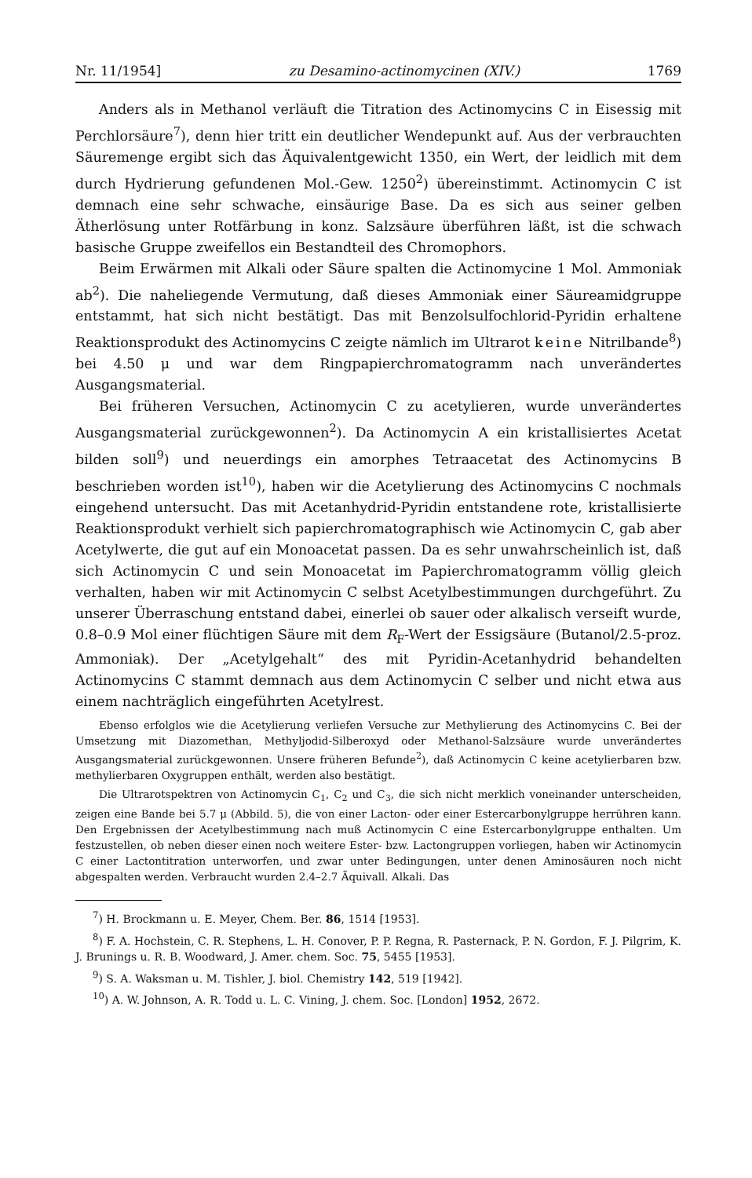Nr. 11/1954] zu Desamino-actinomycinen (XIV.) 1769
Anders als in Methanol verläuft die Titration des Actinomycins C in Eisessig mit Perchlorsäure<sup>7</sup>), denn hier tritt ein deutlicher Wendepunkt auf. Aus der verbrauchten Säuremenge ergibt sich das Äquivalentgewicht 1350, ein Wert, der leidlich mit dem durch Hydrierung gefundenen Mol.-Gew. 1250<sup>2</sup>) übereinstimmt. Actinomycin C ist demnach eine sehr schwache, einsäurige Base. Da es sich aus seiner gelben Ätherlösung unter Rotfärbung in konz. Salzsäure überführen läßt, ist die schwach basische Gruppe zweifellos ein Bestandteil des Chromophors.
Beim Erwärmen mit Alkali oder Säure spalten die Actinomycine 1 Mol. Ammoniak ab<sup>2</sup>). Die naheliegende Vermutung, daß dieses Ammoniak einer Säureamidgruppe entstammt, hat sich nicht bestätigt. Das mit Benzolsulfochlorid-Pyridin erhaltene Reaktionsprodukt des Actinomycins C zeigte nämlich im Ultrarot keine Nitrilbande<sup>8</sup>) bei 4.50 μ und war dem Ringpapierchromatogramm nach unverändertes Ausgangsmaterial.
Bei früheren Versuchen, Actinomycin C zu acetylieren, wurde unverändertes Ausgangsmaterial zurückgewonnen<sup>2</sup>). Da Actinomycin A ein kristallisiertes Acetat bilden soll<sup>9</sup>) und neuerdings ein amorphes Tetraacetat des Actinomycins B beschrieben worden ist<sup>10</sup>), haben wir die Acetylierung des Actinomycins C nochmals eingehend untersucht. Das mit Acetanhydrid-Pyridin entstandene rote, kristallisierte Reaktionsprodukt verhielt sich papierchromatographisch wie Actinomycin C, gab aber Acetylwerte, die gut auf ein Monoacetat passen. Da es sehr unwahrscheinlich ist, daß sich Actinomycin C und sein Monoacetat im Papierchromatogramm völlig gleich verhalten, haben wir mit Actinomycin C selbst Acetylbestimmungen durchgeführt. Zu unserer Überraschung entstand dabei, einerlei ob sauer oder alkalisch verseift wurde, 0.8–0.9 Mol einer flüchtigen Säure mit dem R<sub>F</sub>-Wert der Essigsäure (Butanol/2.5-proz. Ammoniak). Der „Acetylgehalt“ des mit Pyridin-Acetanhydrid behandelten Actinomycins C stammt demnach aus dem Actinomycin C selber und nicht etwa aus einem nachträglich eingeführten Acetylrest.
Ebenso erfolglos wie die Acetylierung verliefen Versuche zur Methylierung des Actinomycins C. Bei der Umsetzung mit Diazomethan, Methyljodid-Silberoxyd oder Methanol-Salzsäure wurde unverändertes Ausgangsmaterial zurückgewonnen. Unsere früheren Befunde<sup>2</sup>), daß Actinomycin C keine acetylierbaren bzw. methylierbaren Oxygruppen enthält, werden also bestätigt.
Die Ultrarotspektren von Actinomycin C<sub>1</sub>, C<sub>2</sub> und C<sub>3</sub>, die sich nicht merklich voneinander unterscheiden, zeigen eine Bande bei 5.7 μ (Abbild. 5), die von einer Lacton- oder einer Estercarbonylgruppe herrühren kann. Den Ergebnissen der Acetylbestimmung nach muß Actinomycin C eine Estercarbonylgruppe enthalten. Um festzustellen, ob neben dieser einen noch weitere Ester- bzw. Lactongruppen vorliegen, haben wir Actinomycin C einer Lactontitration unterworfen, und zwar unter Bedingungen, unter denen Aminosäuren noch nicht abgespalten werden. Verbraucht wurden 2.4–2.7 Äquivall. Alkali. Das
<sup>7</sup>) H. Brockmann u. E. Meyer, Chem. Ber. 86, 1514 [1953].
<sup>8</sup>) F. A. Hochstein, C. R. Stephens, L. H. Conover, P. P. Regna, R. Pasternack, P. N. Gordon, F. J. Pilgrim, K. J. Brunings u. R. B. Woodward, J. Amer. chem. Soc. 75, 5455 [1953].
<sup>9</sup>) S. A. Waksman u. M. Tishler, J. biol. Chemistry 142, 519 [1942].
<sup>10</sup>) A. W. Johnson, A. R. Todd u. L. C. Vining, J. chem. Soc. [London] 1952, 2672.